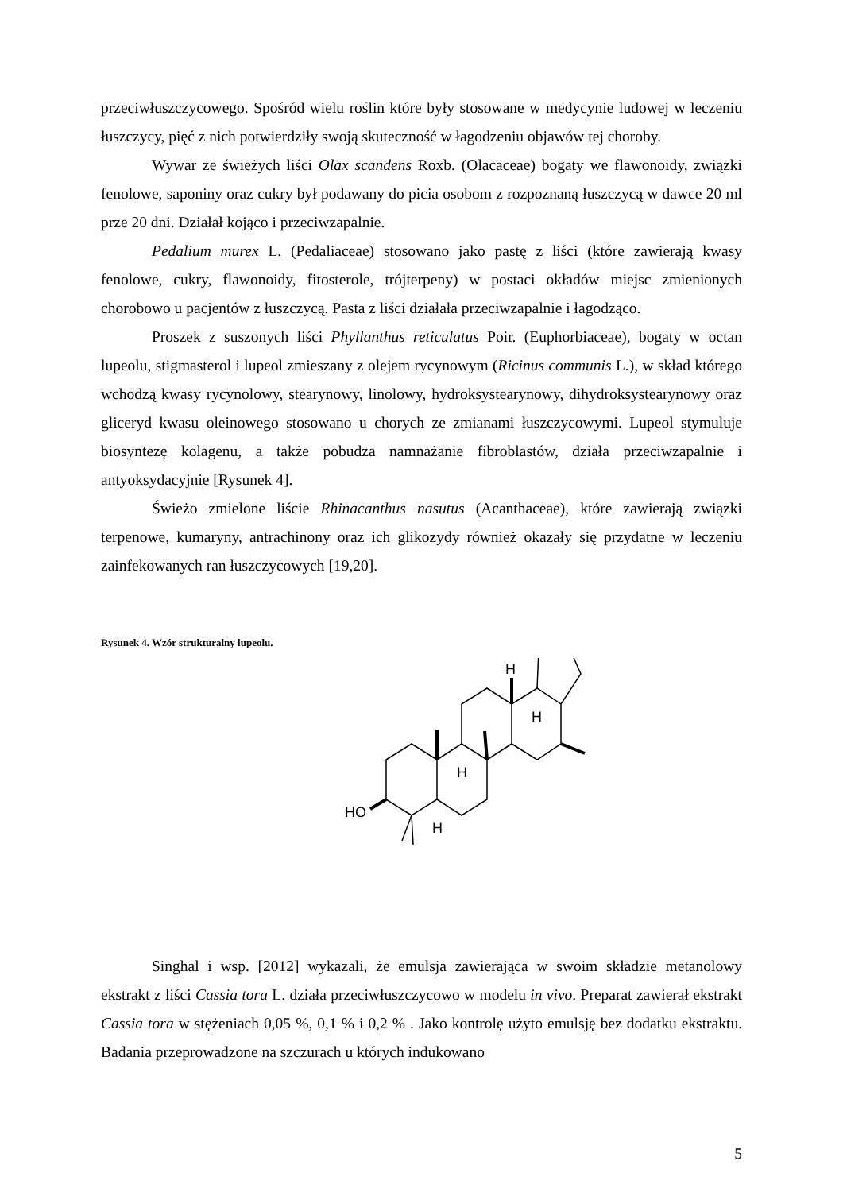przeciwłuszczycowego. Spośród wielu roślin które były stosowane w medycynie ludowej w leczeniu łuszczycy, pięć z nich potwierdziły swoją skuteczność w łagodzeniu objawów tej choroby.
Wywar ze świeżych liści Olax scandens Roxb. (Olacaceae) bogaty we flawonoidy, związki fenolowe, saponiny oraz cukry był podawany do picia osobom z rozpoznaną łuszczycą w dawce 20 ml prze 20 dni. Działał kojąco i przeciwzapalnie.
Pedalium murex L. (Pedaliaceae) stosowano jako pastę z liści (które zawierają kwasy fenolowe, cukry, flawonoidy, fitosterole, trójterpeny) w postaci okładów miejsc zmienionych chorobowo u pacjentów z łuszczycą. Pasta z liści działała przeciwzapalnie i łagodząco.
Proszek z suszonych liści Phyllanthus reticulatus Poir. (Euphorbiaceae), bogaty w octan lupeolu, stigmasterol i lupeol zmieszany z olejem rycynowym (Ricinus communis L.), w skład którego wchodzą kwasy rycynolowy, stearynowy, linolowy, hydroksystearynowy, dihydroksystearynowy oraz gliceryd kwasu oleinowego stosowano u chorych ze zmianami łuszczycowymi. Lupeol stymuluje biosyntezę kolagenu, a także pobudza namnażanie fibroblastów, działa przeciwzapalnie i antyoksydacyjnie [Rysunek 4].
Świeżo zmielone liście Rhinacanthus nasutus (Acanthaceae), które zawierają związki terpenowe, kumaryny, antrachinony oraz ich glikozydy również okazały się przydatne w leczeniu zainfekowanych ran łuszczycowych [19,20].
Rysunek 4. Wzór strukturalny lupeolu.
HO
H
H
H
H
Singhal i wsp. [2012] wykazali, że emulsja zawierająca w swoim składzie metanolowy ekstrakt z liści Cassia tora L. działa przeciwłuszczycowo w modelu in vivo. Preparat zawierał ekstrakt Cassia tora w stężeniach 0,05 %, 0,1 % i 0,2 % . Jako kontrolę użyto emulsję bez dodatku ekstraktu. Badania przeprowadzone na szczurach u których indukowano
5